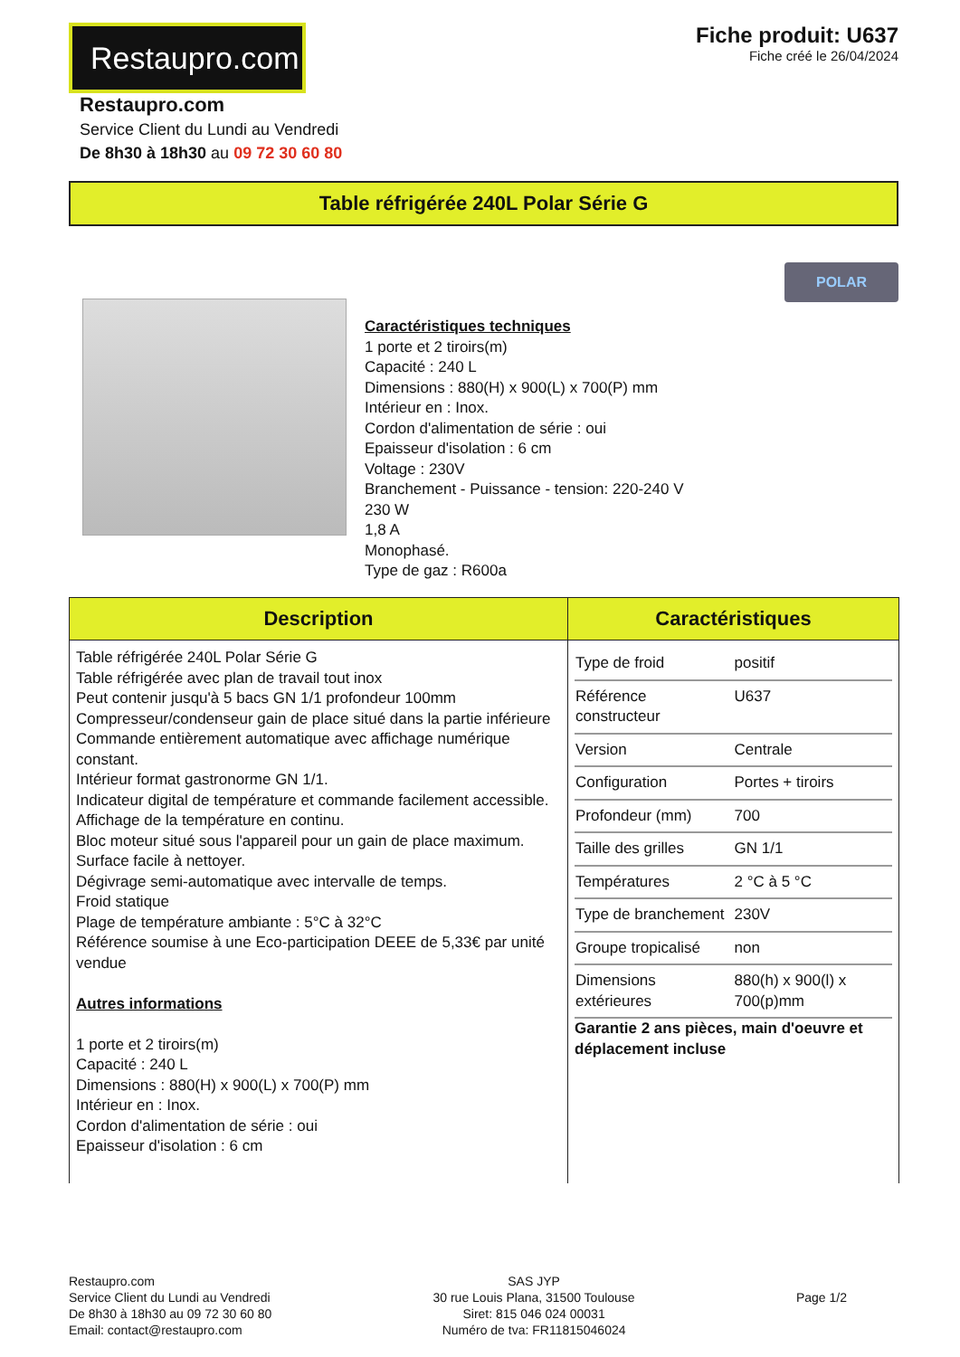Restaupro.com
Fiche produit: U637
Fiche créé le 26/04/2024
Restaupro.com
Service Client du Lundi au Vendredi
De 8h30 à 18h30 au 09 72 30 60 80
Table réfrigérée 240L Polar Série G
Caractéristiques techniques
1 porte et 2 tiroirs(m)
Capacité : 240 L
Dimensions : 880(H) x 900(L) x 700(P) mm
Intérieur en : Inox.
Cordon d'alimentation de série : oui
Epaisseur d'isolation : 6 cm
Voltage : 230V
Branchement - Puissance - tension: 220-240 V
230 W
1,8 A
Monophasé.
Type de gaz : R600a
POLAR
| Description | Caractéristiques |
| --- | --- |
| Table réfrigérée 240L Polar Série G Table réfrigérée avec plan de travail tout inox Peut contenir jusqu'à 5 bacs GN 1/1 profondeur 100mm Compresseur/condenseur gain de place situé dans la partie inférieure Commande entièrement automatique avec affichage numérique constant. Intérieur format gastronorme GN 1/1. Indicateur digital de température et commande facilement accessible. Affichage de la température en continu. Bloc moteur situé sous l'appareil pour un gain de place maximum. Surface facile à nettoyer. Dégivrage semi-automatique avec intervalle de temps. Froid statique Plage de température ambiante : 5°C à 32°C Référence soumise à une Eco-participation DEEE de 5,33€ par unité vendue Autres informations 1 porte et 2 tiroirs(m) Capacité : 240 L Dimensions : 880(H) x 900(L) x 700(P) mm Intérieur en : Inox. Cordon d'alimentation de série : oui Epaisseur d'isolation : 6 cm | / Type de froid / positif / / Référence constructeur / U637 / / Version / Centrale / / Configuration / Portes + tiroirs / / Profondeur (mm) / 700 / / Taille des grilles / GN 1/1 / / Températures / 2 °C à 5 °C / / Type de branchement / 230V / / Groupe tropicalisé / non / / Dimensions extérieures / 880(h) x 900(l) x 700(p)mm / Garantie 2 ans pièces, main d'oeuvre et déplacement incluse |
Restaupro.com
Service Client du Lundi au Vendredi
De 8h30 à 18h30 au 09 72 30 60 80
Email: contact@restaupro.com
SAS JYP
30 rue Louis Plana, 31500 Toulouse
Siret: 815 046 024 00031
Numéro de tva: FR11815046024
Page 1/2